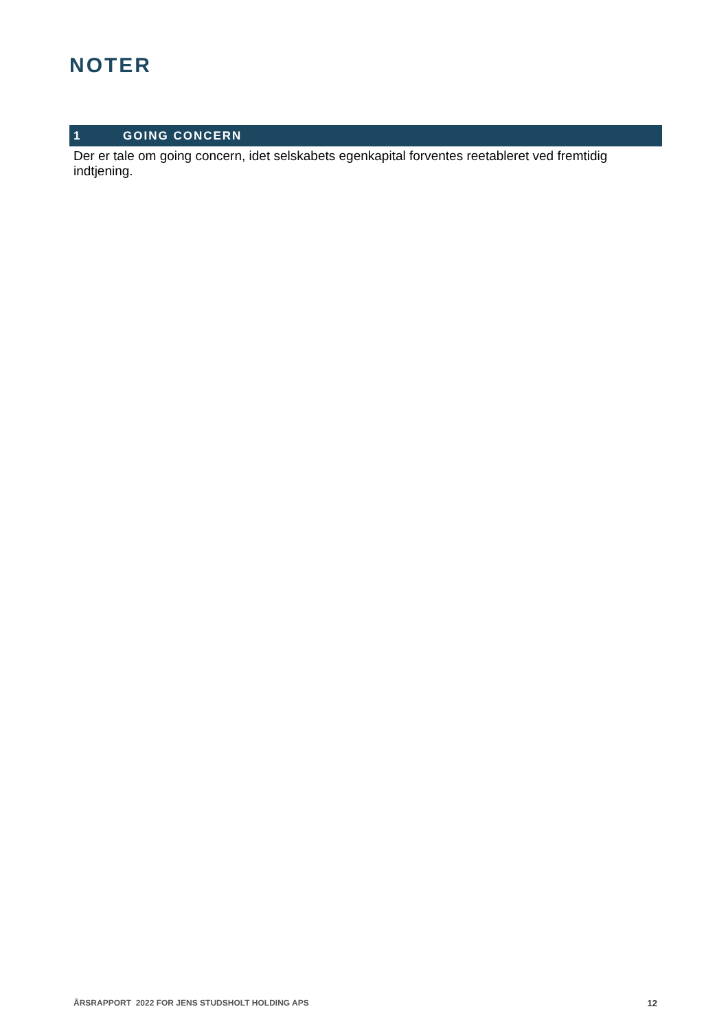NOTER
1 GOING CONCERN
Der er tale om going concern, idet selskabets egenkapital forventes reetableret ved fremtidig indtjening.
ÅRSRAPPORT 2022 FOR JENS STUDSHOLT HOLDING APS 12